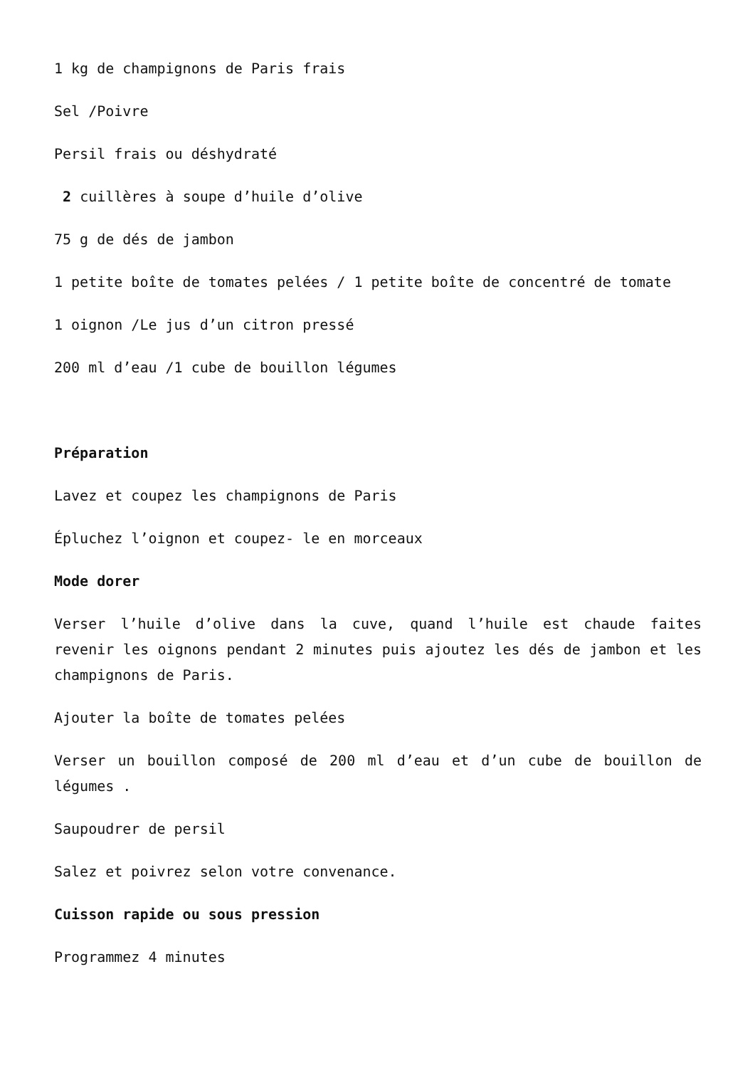1 kg de champignons de Paris frais
Sel /Poivre
Persil frais ou déshydraté
2 cuillères à soupe d’huile d’olive
75 g de dés de jambon
1 petite boîte de tomates pelées / 1 petite boîte de concentré de tomate
1 oignon /Le jus d’un citron pressé
200 ml d’eau /1 cube de bouillon légumes
Préparation
Lavez et coupez les champignons de Paris
Épluchez l’oignon et coupez- le en morceaux
Mode dorer
Verser l’huile d’olive dans la cuve, quand l’huile est chaude faites revenir les oignons pendant 2 minutes puis ajoutez les dés de jambon et les champignons de Paris.
Ajouter la boîte de tomates pelées
Verser un bouillon composé de 200 ml d’eau et d’un cube de bouillon de légumes .
Saupoudrer de persil
Salez et poivrez selon votre convenance.
Cuisson rapide ou sous pression
Programmez 4 minutes